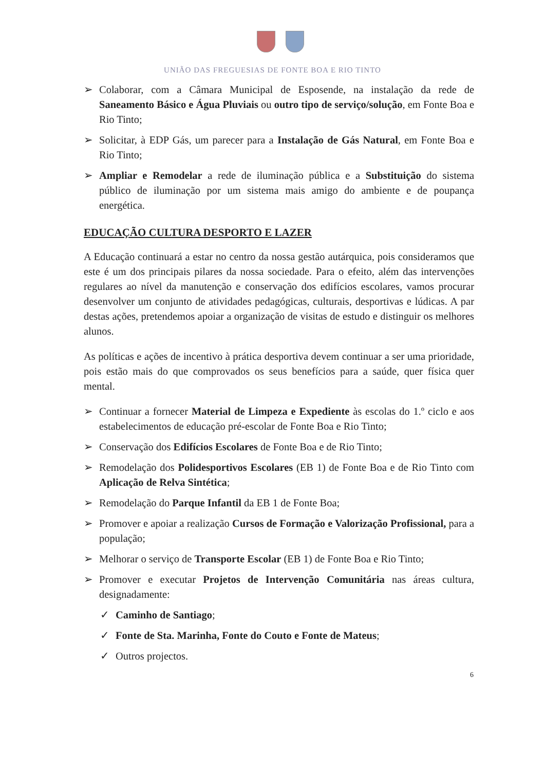UNIÃO DAS FREGUESIAS DE FONTE BOA E RIO TINTO
➢ Colaborar, com a Câmara Municipal de Esposende, na instalação da rede de Saneamento Básico e Água Pluviais ou outro tipo de serviço/solução, em Fonte Boa e Rio Tinto;
➢ Solicitar, à EDP Gás, um parecer para a Instalação de Gás Natural, em Fonte Boa e Rio Tinto;
➢ Ampliar e Remodelar a rede de iluminação pública e a Substituição do sistema público de iluminação por um sistema mais amigo do ambiente e de poupança energética.
EDUCAÇÃO CULTURA DESPORTO E LAZER
A Educação continuará a estar no centro da nossa gestão autárquica, pois consideramos que este é um dos principais pilares da nossa sociedade. Para o efeito, além das intervenções regulares ao nível da manutenção e conservação dos edifícios escolares, vamos procurar desenvolver um conjunto de atividades pedagógicas, culturais, desportivas e lúdicas. A par destas ações, pretendemos apoiar a organização de visitas de estudo e distinguir os melhores alunos.
As políticas e ações de incentivo à prática desportiva devem continuar a ser uma prioridade, pois estão mais do que comprovados os seus benefícios para a saúde, quer física quer mental.
➢ Continuar a fornecer Material de Limpeza e Expediente às escolas do 1.º ciclo e aos estabelecimentos de educação pré-escolar de Fonte Boa e Rio Tinto;
➢ Conservação dos Edifícios Escolares de Fonte Boa e de Rio Tinto;
➢ Remodelação dos Polidesportivos Escolares (EB 1) de Fonte Boa e de Rio Tinto com Aplicação de Relva Sintética;
➢ Remodelação do Parque Infantil da EB 1 de Fonte Boa;
➢ Promover e apoiar a realização Cursos de Formação e Valorização Profissional, para a população;
➢ Melhorar o serviço de Transporte Escolar (EB 1) de Fonte Boa e Rio Tinto;
➢ Promover e executar Projetos de Intervenção Comunitária nas áreas cultura, designadamente:
✓ Caminho de Santiago;
✓ Fonte de Sta. Marinha, Fonte do Couto e Fonte de Mateus;
✓ Outros projectos.
6